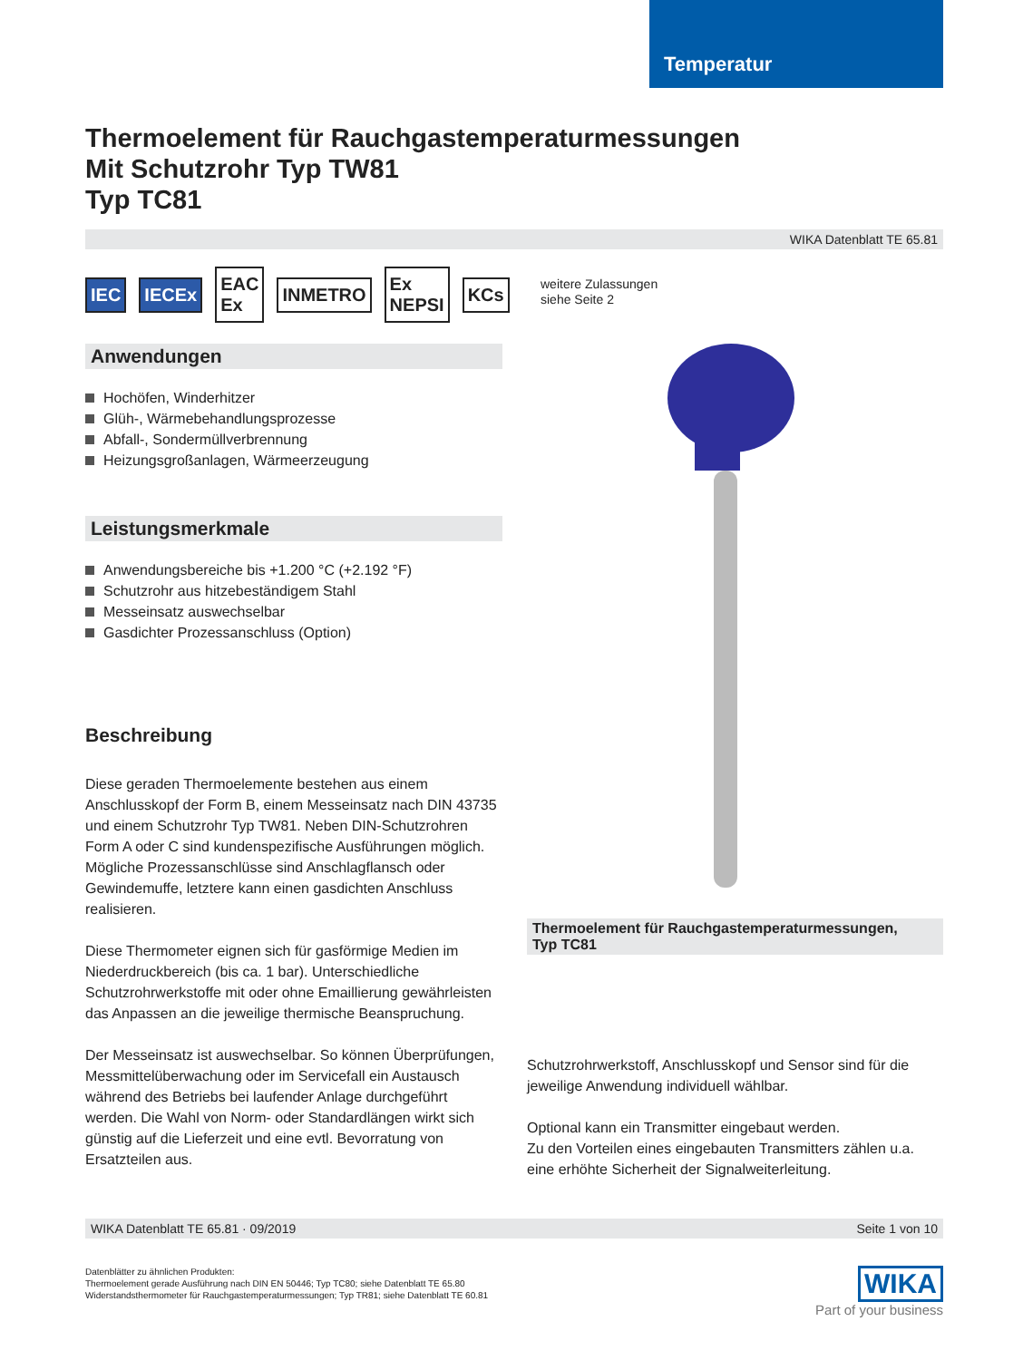Temperatur
Thermoelement für Rauchgastemperaturmessungen
Mit Schutzrohr Typ TW81
Typ TC81
WIKA Datenblatt TE 65.81
IEC IECEx EAC Ex INMETRO Ex NEPSI KCs
Anwendungen
Hochöfen, Winderhitzer
Glüh-, Wärmebehandlungsprozesse
Abfall-, Sondermüllverbrennung
Heizungsgroßanlagen, Wärmeerzeugung
Leistungsmerkmale
Anwendungsbereiche bis +1.200 °C (+2.192 °F)
Schutzrohr aus hitzebeständigem Stahl
Messeinsatz auswechselbar
Gasdichter Prozessanschluss (Option)
Beschreibung
Diese geraden Thermoelemente bestehen aus einem Anschlusskopf der Form B, einem Messeinsatz nach DIN 43735 und einem Schutzrohr Typ TW81. Neben DIN-Schutzrohren Form A oder C sind kundenspezifische Ausführungen möglich.
Mögliche Prozessanschlüsse sind Anschlagflansch oder Gewindemuffe, letztere kann einen gasdichten Anschluss realisieren.
Diese Thermometer eignen sich für gasförmige Medien im Niederdruckbereich (bis ca. 1 bar). Unterschiedliche Schutzrohrwerkstoffe mit oder ohne Emaillierung gewährleisten das Anpassen an die jeweilige thermische Beanspruchung.
Der Messeinsatz ist auswechselbar. So können Überprüfungen, Messmittelüberwachung oder im Servicefall ein Austausch während des Betriebs bei laufender Anlage durchgeführt werden. Die Wahl von Norm- oder Standardlängen wirkt sich günstig auf die Lieferzeit und eine evtl. Bevorratung von Ersatzteilen aus.
weitere Zulassungen
siehe Seite 2
Thermoelement für Rauchgastemperaturmessungen,
Typ TC81
Schutzrohrwerkstoff, Anschlusskopf und Sensor sind für die jeweilige Anwendung individuell wählbar.
Optional kann ein Transmitter eingebaut werden.
Zu den Vorteilen eines eingebauten Transmitters zählen u.a. eine erhöhte Sicherheit der Signalweiterleitung.
WIKA Datenblatt TE 65.81 · 09/2019 Seite 1 von 10
Datenblätter zu ähnlichen Produkten:
Thermoelement gerade Ausführung nach DIN EN 50446; Typ TC80; siehe Datenblatt TE 65.80
Widerstandsthermometer für Rauchgastemperaturmessungen; Typ TR81; siehe Datenblatt TE 60.81
WIKA
Part of your business